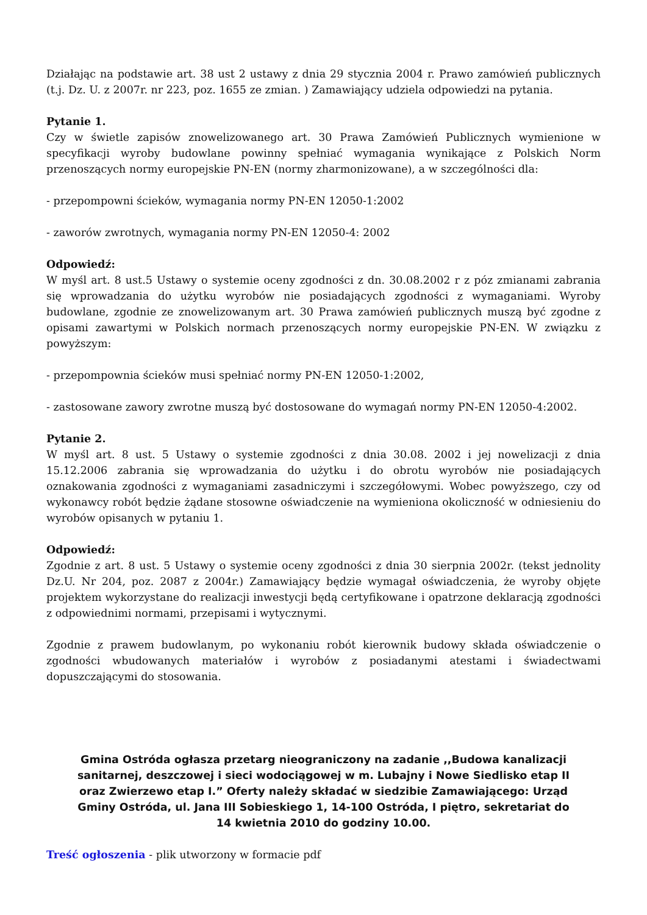Działając na podstawie art. 38 ust 2 ustawy z dnia 29 stycznia 2004 r. Prawo zamówień publicznych (t.j. Dz. U. z 2007r. nr 223, poz. 1655 ze zmian. ) Zamawiający udziela odpowiedzi na pytania.
Pytanie 1.
Czy w świetle zapisów znowelizowanego art. 30 Prawa Zamówień Publicznych wymienione w specyfikacji wyroby budowlane powinny spełniać wymagania wynikające z Polskich Norm przenoszących normy europejskie PN-EN (normy zharmonizowane), a w szczególności dla:
- przepompowni ścieków, wymagania normy PN-EN 12050-1:2002
- zaworów zwrotnych, wymagania normy PN-EN 12050-4: 2002
Odpowiedź:
W myśl art. 8 ust.5 Ustawy o systemie oceny zgodności z dn. 30.08.2002 r z póz zmianami zabrania się wprowadzania do użytku wyrobów nie posiadających zgodności z wymaganiami. Wyroby budowlane, zgodnie ze znowelizowanym art. 30 Prawa zamówień publicznych muszą być zgodne z opisami zawartymi w Polskich normach przenoszących normy europejskie PN-EN. W związku z powyższym:
- przepompownia ścieków musi spełniać normy PN-EN 12050-1:2002,
- zastosowane zawory zwrotne muszą być dostosowane do wymagań normy PN-EN 12050-4:2002.
Pytanie 2.
W myśl art. 8 ust. 5 Ustawy o systemie zgodności z dnia 30.08. 2002 i jej nowelizacji z dnia 15.12.2006 zabrania się wprowadzania do użytku i do obrotu wyrobów nie posiadających oznakowania zgodności z wymaganiami zasadniczymi i szczegółowymi. Wobec powyższego, czy od wykonawcy robót będzie żądane stosowne oświadczenie na wymieniona okoliczność w odniesieniu do wyrobów opisanych w pytaniu 1.
Odpowiedź:
Zgodnie z art. 8 ust. 5 Ustawy o systemie oceny zgodności z dnia 30 sierpnia 2002r. (tekst jednolity Dz.U. Nr 204, poz. 2087 z 2004r.) Zamawiający będzie wymagał oświadczenia, że wyroby objęte projektem wykorzystane do realizacji inwestycji będą certyfikowane i opatrzone deklaracją zgodności z odpowiednimi normami, przepisami i wytycznymi.
Zgodnie z prawem budowlanym, po wykonaniu robót kierownik budowy składa oświadczenie o zgodności wbudowanych materiałów i wyrobów z posiadanymi atestami i świadectwami dopuszczającymi do stosowania.
Gmina Ostróda ogłasza przetarg nieograniczony na zadanie ,,Budowa kanalizacji sanitarnej, deszczowej i sieci wodociągowej w m. Lubajny i Nowe Siedlisko etap II oraz Zwierzewo etap I.” Oferty należy składać w siedzibie Zamawiającego: Urząd Gminy Ostróda, ul. Jana III Sobieskiego 1, 14-100 Ostróda, I piętro, sekretariat do 14 kwietnia 2010 do godziny 10.00.
Treść ogłoszenia - plik utworzony w formacie pdf